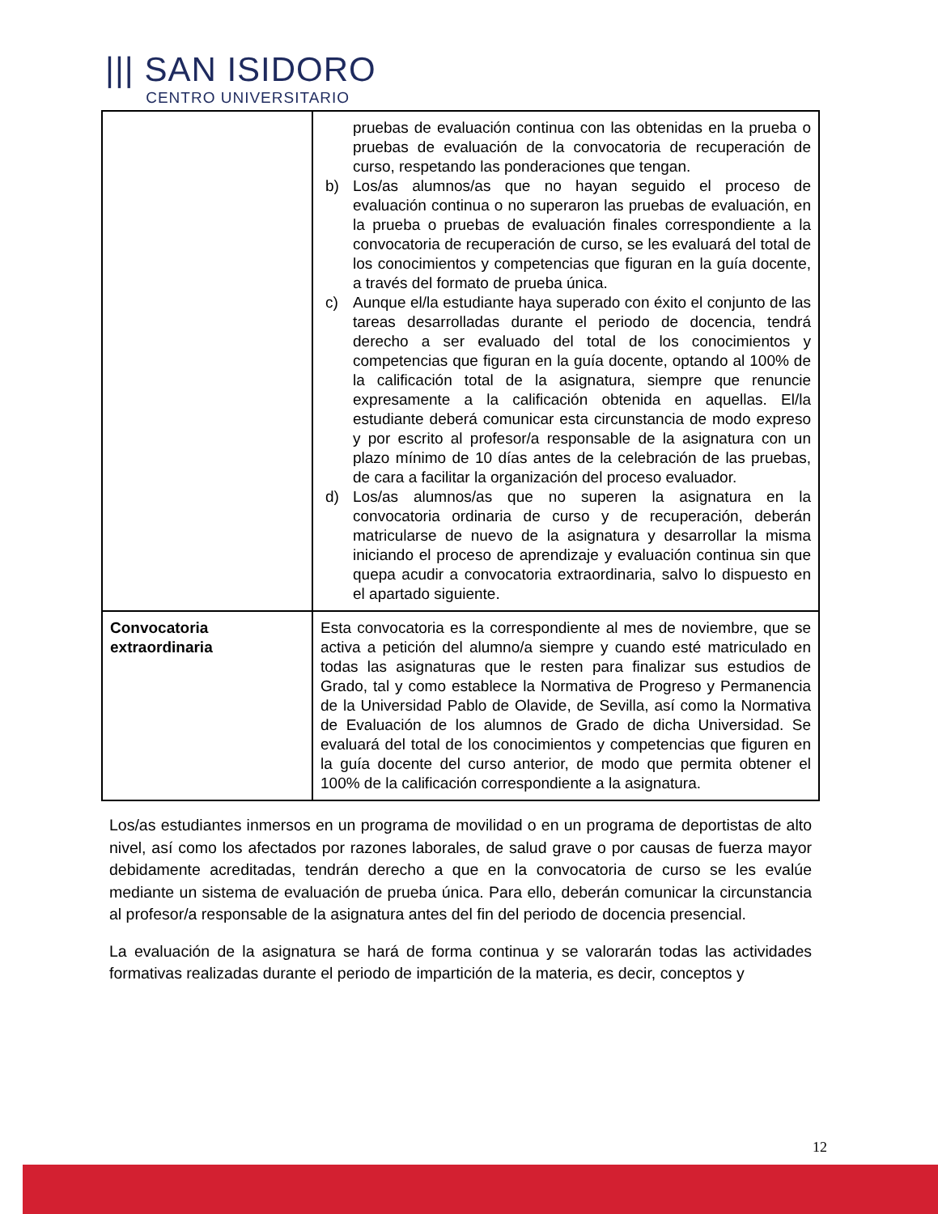||| SAN ISIDORO
CENTRO UNIVERSITARIO
| | pruebas de evaluación continua con las obtenidas en la prueba o pruebas de evaluación de la convocatoria de recuperación de curso, respetando las ponderaciones que tengan. b) Los/as alumnos/as que no hayan seguido el proceso de evaluación continua o no superaron las pruebas de evaluación, en la prueba o pruebas de evaluación finales correspondiente a la convocatoria de recuperación de curso, se les evaluará del total de los conocimientos y competencias que figuran en la guía docente, a través del formato de prueba única. c) Aunque el/la estudiante haya superado con éxito el conjunto de las tareas desarrolladas durante el periodo de docencia, tendrá derecho a ser evaluado del total de los conocimientos y competencias que figuran en la guía docente, optando al 100% de la calificación total de la asignatura, siempre que renuncie expresamente a la calificación obtenida en aquellas. El/la estudiante deberá comunicar esta circunstancia de modo expreso y por escrito al profesor/a responsable de la asignatura con un plazo mínimo de 10 días antes de la celebración de las pruebas, de cara a facilitar la organización del proceso evaluador. d) Los/as alumnos/as que no superen la asignatura en la convocatoria ordinaria de curso y de recuperación, deberán matricularse de nuevo de la asignatura y desarrollar la misma iniciando el proceso de aprendizaje y evaluación continua sin que quepa acudir a convocatoria extraordinaria, salvo lo dispuesto en el apartado siguiente. |
| Convocatoria extraordinaria | Esta convocatoria es la correspondiente al mes de noviembre, que se activa a petición del alumno/a siempre y cuando esté matriculado en todas las asignaturas que le resten para finalizar sus estudios de Grado, tal y como establece la Normativa de Progreso y Permanencia de la Universidad Pablo de Olavide, de Sevilla, así como la Normativa de Evaluación de los alumnos de Grado de dicha Universidad. Se evaluará del total de los conocimientos y competencias que figuren en la guía docente del curso anterior, de modo que permita obtener el 100% de la calificación correspondiente a la asignatura. |
Los/as estudiantes inmersos en un programa de movilidad o en un programa de deportistas de alto nivel, así como los afectados por razones laborales, de salud grave o por causas de fuerza mayor debidamente acreditadas, tendrán derecho a que en la convocatoria de curso se les evalúe mediante un sistema de evaluación de prueba única. Para ello, deberán comunicar la circunstancia al profesor/a responsable de la asignatura antes del fin del periodo de docencia presencial.
La evaluación de la asignatura se hará de forma continua y se valorarán todas las actividades formativas realizadas durante el periodo de impartición de la materia, es decir, conceptos y
12